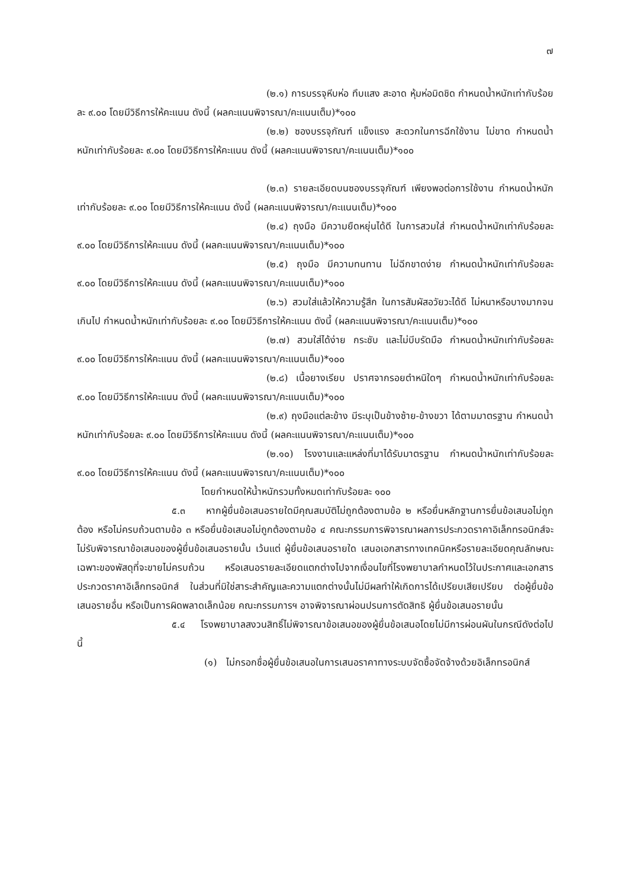๗
(๒.๑) การบรรจุหีบห่อ ทึบแสง สะอาด หุ้มห่อมิดชิด กำหนดน้ำหนักเท่ากับร้อยละ ๙.๐๐ โดยมีวิธีการให้คะแนน ดังนี้ (ผลคะแนนพิจารณา/คะแนนเต็ม)*๑๐๐
(๒.๒) ซองบรรจุภัณฑ์ แข็งแรง สะดวกในการฉีกใช้งาน ไม่ขาด กำหนดน้ำหนักเท่ากับร้อยละ ๙.๐๐ โดยมีวิธีการให้คะแนน ดังนี้ (ผลคะแนนพิจารณา/คะแนนเต็ม)*๑๐๐
(๒.๓) รายละเอียดบนซองบรรจุภัณฑ์ เพียงพอต่อการใช้งาน กำหนดน้ำหนักเท่ากับร้อยละ ๙.๐๐ โดยมีวิธีการให้คะแนน ดังนี้ (ผลคะแนนพิจารณา/คะแนนเต็ม)*๑๐๐
(๒.๔) ถุงมือ มีความยืดหยุ่นได้ดี ในการสวมใส่ กำหนดน้ำหนักเท่ากับร้อยละ ๙.๐๐ โดยมีวิธีการให้คะแนน ดังนี้ (ผลคะแนนพิจารณา/คะแนนเต็ม)*๑๐๐
(๒.๕) ถุงมือ มีความทนทาน ไม่ฉีกขาดง่าย กำหนดน้ำหนักเท่ากับร้อยละ ๙.๐๐ โดยมีวิธีการให้คะแนน ดังนี้ (ผลคะแนนพิจารณา/คะแนนเต็ม)*๑๐๐
(๒.๖) สวมใส่แล้วให้ความรู้สึก ในการสัมผัสอวัยวะได้ดี ไม่หนาหรือบางมากจนเกินไป กำหนดน้ำหนักเท่ากับร้อยละ ๙.๐๐ โดยมีวิธีการให้คะแนน ดังนี้ (ผลคะแนนพิจารณา/คะแนนเต็ม)*๑๐๐
(๒.๗) สวมใส่ได้ง่าย กระชับ และไม่บีบรัดมือ กำหนดน้ำหนักเท่ากับร้อยละ ๙.๐๐ โดยมีวิธีการให้คะแนน ดังนี้ (ผลคะแนนพิจารณา/คะแนนเต็ม)*๑๐๐
(๒.๘) เนื้อยางเรียบ ปราศจากรอยตำหนิใดๆ กำหนดน้ำหนักเท่ากับร้อยละ ๙.๐๐ โดยมีวิธีการให้คะแนน ดังนี้ (ผลคะแนนพิจารณา/คะแนนเต็ม)*๑๐๐
(๒.๙) ถุงมือแต่ละข้าง มีระบุเป็นข้างซ้าย-ข้างขวา ได้ตามมาตรฐาน กำหนดน้ำหนักเท่ากับร้อยละ ๙.๐๐ โดยมีวิธีการให้คะแนน ดังนี้ (ผลคะแนนพิจารณา/คะแนนเต็ม)*๑๐๐
(๒.๑๐) โรงงานและแหล่งที่มาได้รับมาตรฐาน กำหนดน้ำหนักเท่ากับร้อยละ ๙.๐๐ โดยมีวิธีการให้คะแนน ดังนี้ (ผลคะแนนพิจารณา/คะแนนเต็ม)*๑๐๐
โดยกำหนดให้น้ำหนักรวมทั้งหมดเท่ากับร้อยละ ๑๐๐
๕.๓ หากผู้ยื่นข้อเสนอรายใดมีคุณสมบัติไม่ถูกต้องตามข้อ ๒ หรือยื่นหลักฐานการยื่นข้อเสนอไม่ถูกต้อง หรือไม่ครบถ้วนตามข้อ ๓ หรือยื่นข้อเสนอไม่ถูกต้องตามข้อ ๔ คณะกรรมการพิจารณาผลการประกวดราคาอิเล็กทรอนิกส์จะไม่รับพิจารณาข้อเสนอของผู้ยื่นข้อเสนอรายนั้น เว้นแต่ ผู้ยื่นข้อเสนอรายใด เสนอเอกสารทางเทคนิคหรือรายละเอียดคุณลักษณะเฉพาะของพัสดุที่จะขายไม่ครบถ้วน หรือเสนอรายละเอียดแตกต่างไปจากเงื่อนไขที่โรงพยาบาลกำหนดไว้ในประกาศและเอกสารประกวดราคาอิเล็กทรอนิกส์ ในส่วนที่มิใช่สาระสำคัญและความแตกต่างนั้นไม่มีผลทำให้เกิดการได้เปรียบเสียเปรียบ ต่อผู้ยื่นข้อเสนอรายอื่น หรือเป็นการผิดพลาดเล็กน้อย คณะกรรมการฯ อาจพิจารณาผ่อนปรนการตัดสิทธิ ผู้ยื่นข้อเสนอรายนั้น
๕.๔ โรงพยาบาลสงวนสิทธิ์ไม่พิจารณาข้อเสนอของผู้ยื่นข้อเสนอโดยไม่มีการผ่อนผันในกรณีดังต่อไปนี้
(๑) ไม่กรอกชื่อผู้ยื่นข้อเสนอในการเสนอราคาทางระบบจัดซื้อจัดจ้างด้วยอิเล็กทรอนิกส์